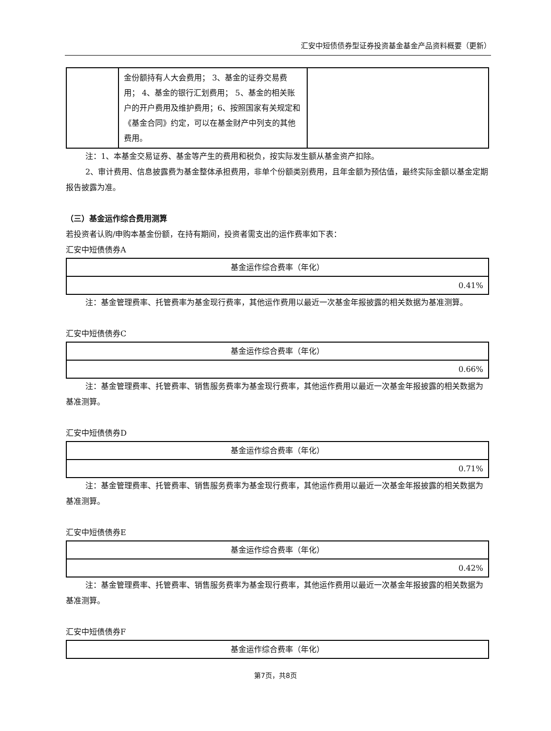汇安中短债债券型证券投资基金基金产品资料概要（更新）
| | 金份额持有人大会费用； 3、基金的证券交易费用； 4、基金的银行汇划费用； 5、基金的相关账户的开户费用及维护费用；6、按照国家有关规定和《基金合同》约定，可以在基金财产中列支的其他费用。 | |
注：1、本基金交易证券、基金等产生的费用和税负，按实际发生额从基金资产扣除。
2、审计费用、信息披露费为基金整体承担费用，非单个份额类别费用，且年金额为预估值，最终实际金额以基金定期报告披露为准。
（三）基金运作综合费用测算
若投资者认购/申购本基金份额，在持有期间，投资者需支出的运作费率如下表：
汇安中短债债券A
| 基金运作综合费率（年化） |
| 0.41% |
注：基金管理费率、托管费率为基金现行费率，其他运作费用以最近一次基金年报披露的相关数据为基准测算。
汇安中短债债券C
| 基金运作综合费率（年化） |
| 0.66% |
注：基金管理费率、托管费率、销售服务费率为基金现行费率，其他运作费用以最近一次基金年报披露的相关数据为基准测算。
汇安中短债债券D
| 基金运作综合费率（年化） |
| 0.71% |
注：基金管理费率、托管费率、销售服务费率为基金现行费率，其他运作费用以最近一次基金年报披露的相关数据为基准测算。
汇安中短债债券E
| 基金运作综合费率（年化） |
| 0.42% |
注：基金管理费率、托管费率、销售服务费率为基金现行费率，其他运作费用以最近一次基金年报披露的相关数据为基准测算。
汇安中短债债券F
| 基金运作综合费率（年化） |
第7页，共8页